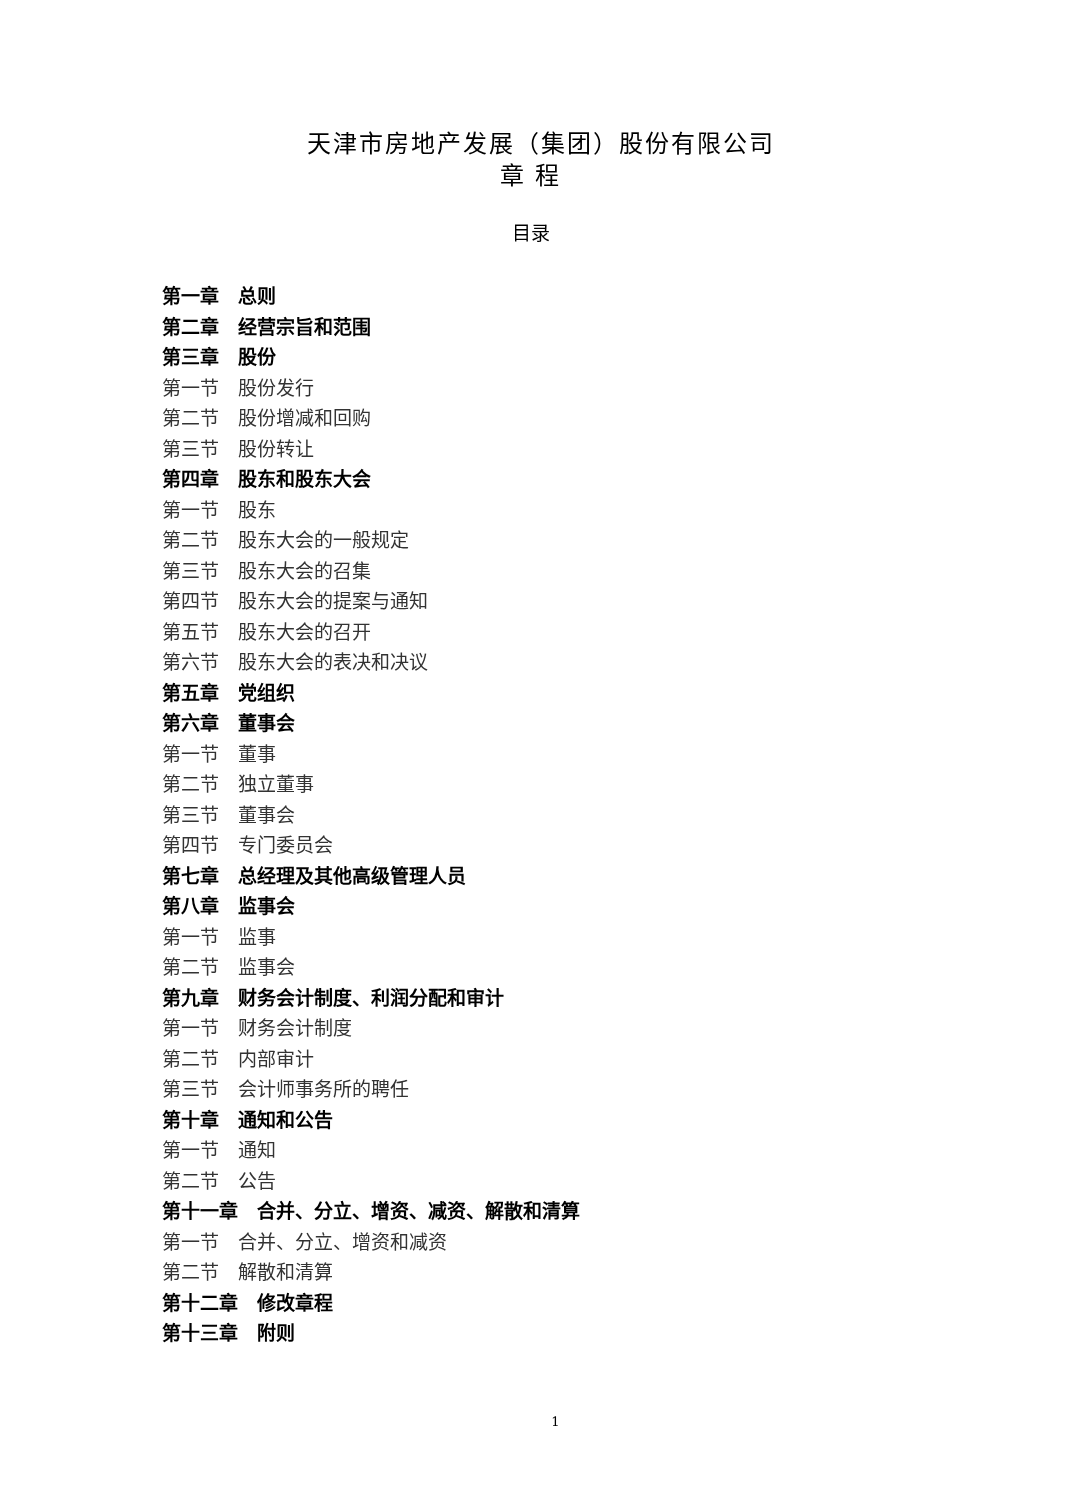天津市房地产发展（集团）股份有限公司
章 程
目录
第一章　总则
第二章　经营宗旨和范围
第三章　股份
第一节　股份发行
第二节　股份增减和回购
第三节　股份转让
第四章　股东和股东大会
第一节　股东
第二节　股东大会的一般规定
第三节　股东大会的召集
第四节　股东大会的提案与通知
第五节　股东大会的召开
第六节　股东大会的表决和决议
第五章　党组织
第六章　董事会
第一节　董事
第二节　独立董事
第三节　董事会
第四节　专门委员会
第七章　总经理及其他高级管理人员
第八章　监事会
第一节　监事
第二节　监事会
第九章　财务会计制度、利润分配和审计
第一节　财务会计制度
第二节　内部审计
第三节　会计师事务所的聘任
第十章　通知和公告
第一节　通知
第二节　公告
第十一章　合并、分立、增资、减资、解散和清算
第一节　合并、分立、增资和减资
第二节　解散和清算
第十二章　修改章程
第十三章　附则
1